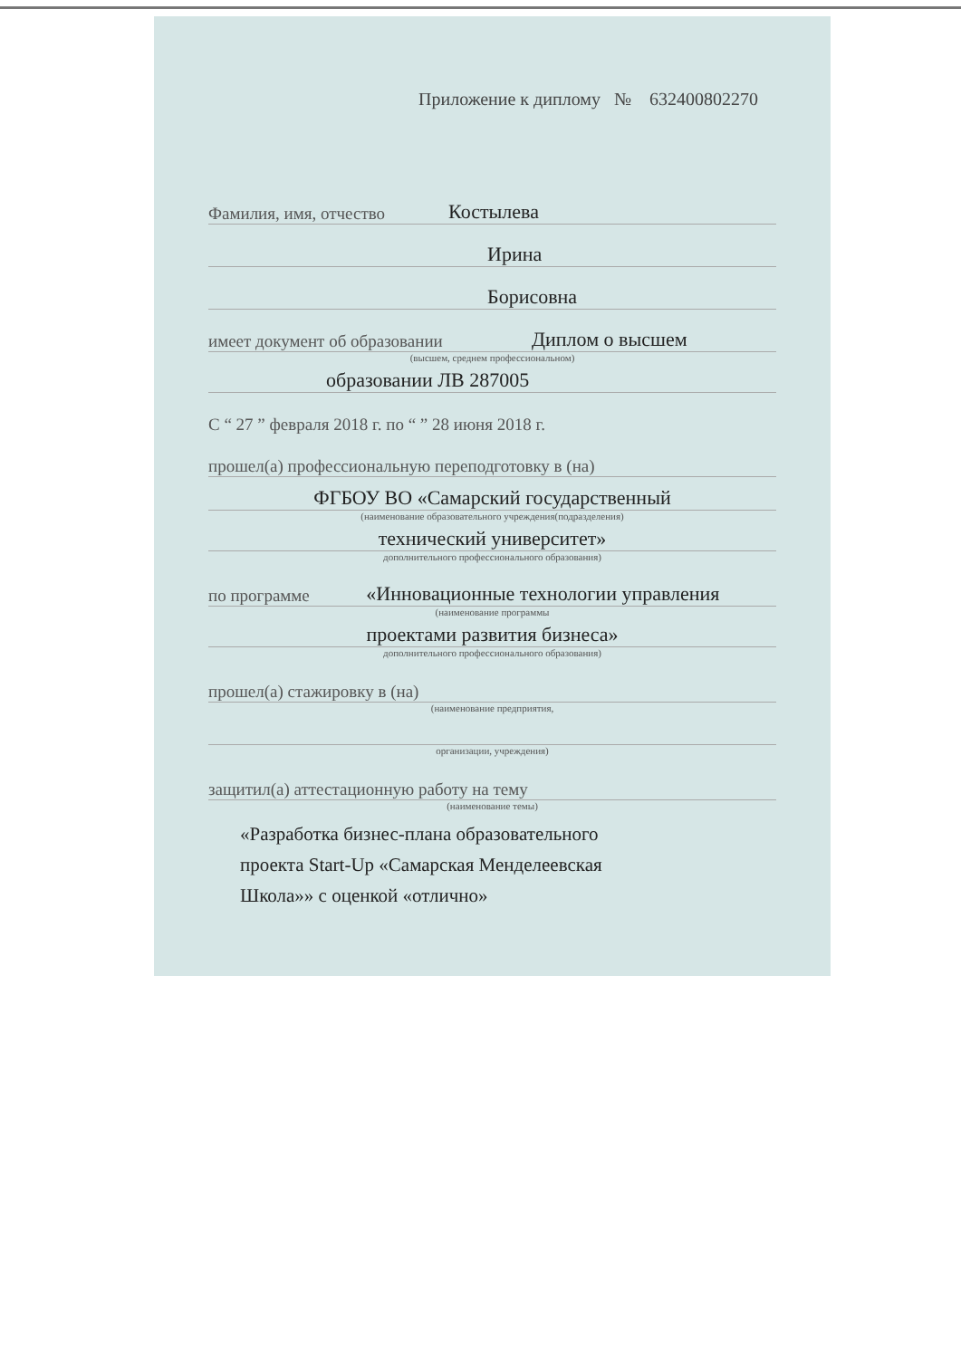Приложение к диплому № 632400802270
Фамилия, имя, отчество Костылева
Ирина
Борисовна
имеет документ об образовании Диплом о высшем
(высшем, среднем профессиональном)
образовании ЛВ 287005
С “ 27 ” февраля 2018 г. по “ ” 28 июня 2018 г.
прошел(а) профессиональную переподготовку в (на)
ФГБОУ ВО «Самарский государственный
(наименование образовательного учреждения(подразделения)
технический университет»
дополнительного профессионального образования)
по программе «Инновационные технологии управления
(наименование программы
проектами развития бизнеса»
дополнительного профессионального образования)
прошел(а) стажировку в (на)
(наименование предприятия,
организации, учреждения)
защитил(а) аттестационную работу на тему
(наименование темы)
«Разработка бизнес-плана образовательного
проекта Start-Up «Самарская Менделеевская
Школа»» с оценкой «отлично»